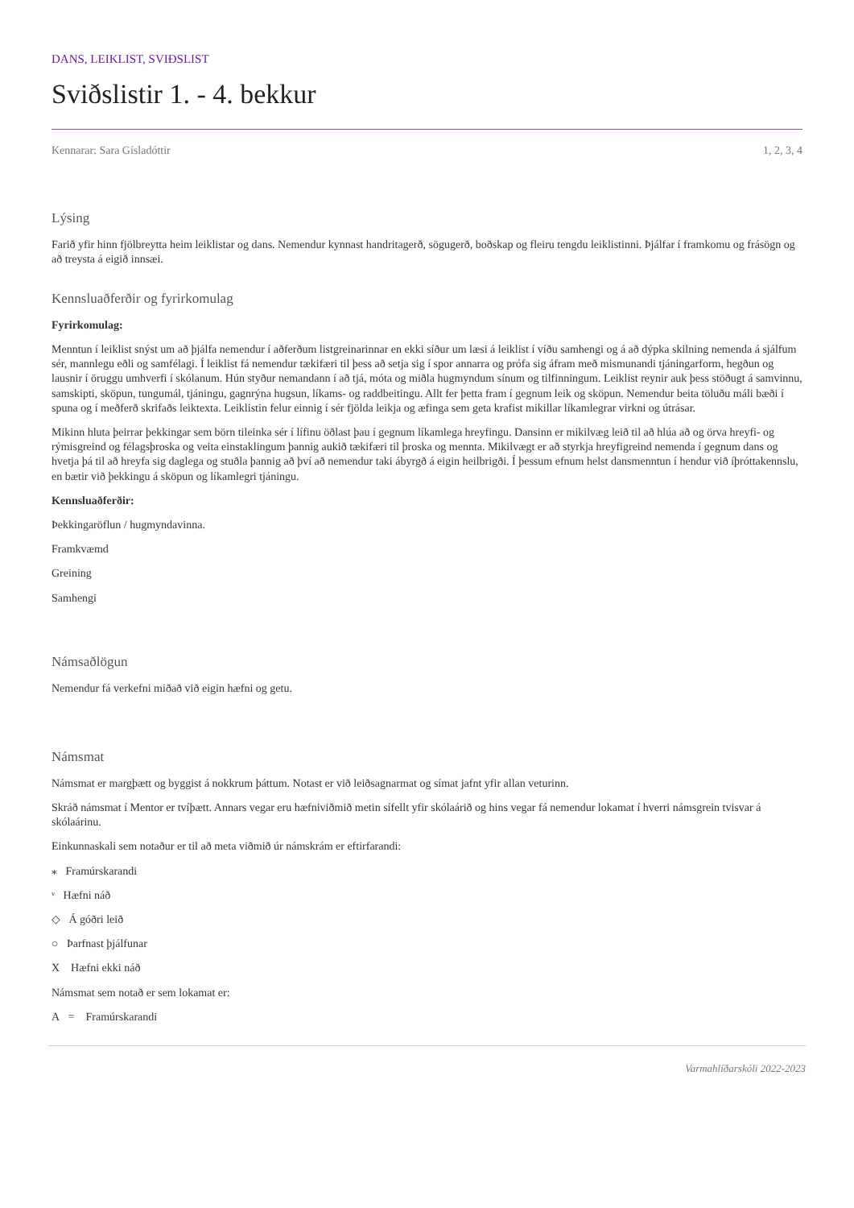DANS, LEIKLIST, SVIÐSLIST
Sviðslistir 1. - 4. bekkur
Kennarar: Sara Gísladóttir 1, 2, 3, 4
Lýsing
Farið yfir hinn fjölbreytta heim leiklistar og dans. Nemendur kynnast handritagerð, sögugerð, boðskap og fleiru tengdu leiklistinni. Þjálfar í framkomu og frásögn og að treysta á eigið innsæi.
Kennsluaðferðir og fyrirkomulag
Fyrirkomulag:
Menntun í leiklist snýst um að þjálfa nemendur í aðferðum listgreinarinnar en ekki síður um læsi á leiklist í víðu samhengi og á að dýpka skilning nemenda á sjálfum sér, mannlegu eðli og samfélagi. Í leiklist fá nemendur tækifæri til þess að setja sig í spor annarra og prófa sig áfram með mismunandi tjáningarform, hegðun og lausnir í öruggu umhverfi í skólanum. Hún styður nemandann í að tjá, móta og miðla hugmyndum sínum og tilfinningum. Leiklist reynir auk þess stöðugt á samvinnu, samskipti, sköpun, tungumál, tjáningu, gagnrýna hugsun, líkams- og raddbeitingu. Allt fer þetta fram í gegnum leik og sköpun. Nemendur beita töluðu máli bæði í spuna og í meðferð skrifaðs leiktexta. Leiklistin felur einnig í sér fjölda leikja og æfinga sem geta krafist mikillar líkamlegrar virkni og útrásar.
Mikinn hluta þeirrar þekkingar sem börn tileinka sér í lífinu öðlast þau í gegnum líkamlega hreyfingu. Dansinn er mikilvæg leið til að hlúa að og örva hreyfi- og rýmisgreind og félagsþroska og veita einstaklingum þannig aukið tækifæri til þroska og mennta. Mikilvægt er að styrkja hreyfigreind nemenda í gegnum dans og hvetja þá til að hreyfa sig daglega og stuðla þannig að því að nemendur taki ábyrgð á eigin heilbrigði. Í þessum efnum helst dansmenntun í hendur við íþróttakennslu, en bætir við þekkingu á sköpun og líkamlegri tjáningu.
Kennsluaðferðir:
Þekkingaröflun / hugmyndavinna.
Framkvæmd
Greining
Samhengi
Námsaðlögun
Nemendur fá verkefni miðað við eigin hæfni og getu.
Námsmat
Námsmat er margþætt og byggist á nokkrum þáttum. Notast er við leiðsagnarmat og símat jafnt yfir allan veturinn.
Skráð námsmat í Mentor er tvíþætt. Annars vegar eru hæfniviðmið metin sífellt yfir skólaárið og hins vegar fá nemendur lokamat í hverri námsgrein tvisvar á skólaárinu.
Einkunnaskali sem notaður er til að meta viðmið úr námskrám er eftirfarandi:
⁎ Framúrskarandi
ᵛ Hæfni náð
◇ Á góðri leið
○ Þarfnast þjálfunar
X Hæfni ekki náð
Námsmat sem notað er sem lokamat er:
A = Framúrskarandi
Varmahlíðarskóli 2022-2023